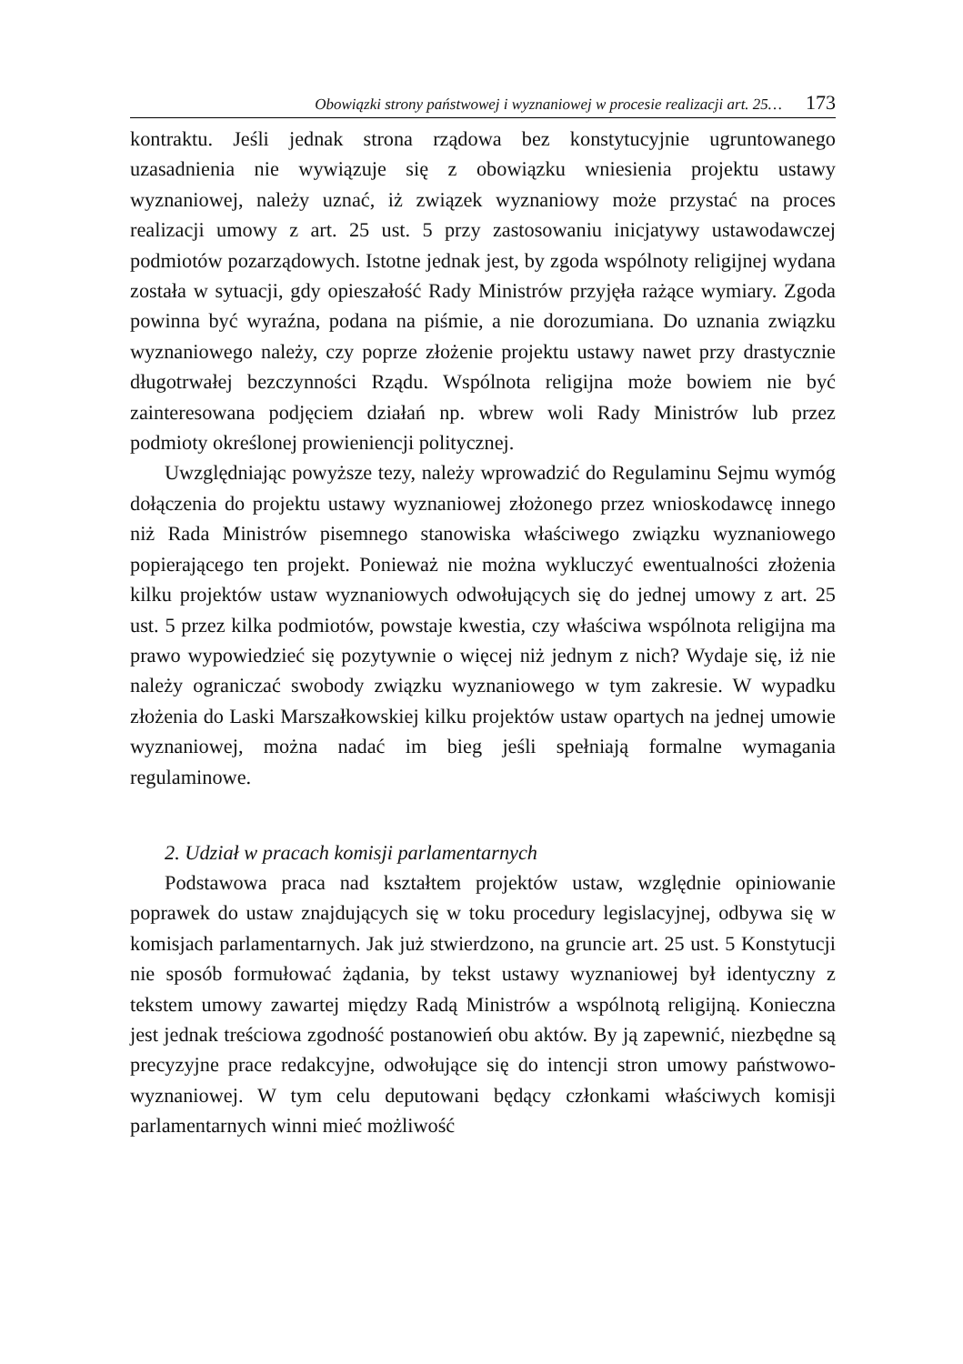Obowiązki strony państwowej i wyznaniowej w procesie realizacji art. 25… 173
kontraktu. Jeśli jednak strona rządowa bez konstytucyjnie ugruntowanego uzasadnienia nie wywiązuje się z obowiązku wniesienia projektu ustawy wyznaniowej, należy uznać, iż związek wyznaniowy może przystać na proces realizacji umowy z art. 25 ust. 5 przy zastosowaniu inicjatywy ustawodawczej podmiotów pozarządowych. Istotne jednak jest, by zgoda wspólnoty religijnej wydana została w sytuacji, gdy opieszałość Rady Ministrów przyjęła rażące wymiary. Zgoda powinna być wyraźna, podana na piśmie, a nie dorozumiana. Do uznania związku wyznaniowego należy, czy poprze złożenie projektu ustawy nawet przy drastycznie długotrwałej bezczynności Rządu. Wspólnota religijna może bowiem nie być zainteresowana podjęciem działań np. wbrew woli Rady Ministrów lub przez podmioty określonej prowieniencji politycznej.
Uwzględniając powyższe tezy, należy wprowadzić do Regulaminu Sejmu wymóg dołączenia do projektu ustawy wyznaniowej złożonego przez wnioskodawcę innego niż Rada Ministrów pisemnego stanowiska właściwego związku wyznaniowego popierającego ten projekt. Ponieważ nie można wykluczyć ewentualności złożenia kilku projektów ustaw wyznaniowych odwołujących się do jednej umowy z art. 25 ust. 5 przez kilka podmiotów, powstaje kwestia, czy właściwa wspólnota religijna ma prawo wypowiedzieć się pozytywnie o więcej niż jednym z nich? Wydaje się, iż nie należy ograniczać swobody związku wyznaniowego w tym zakresie. W wypadku złożenia do Laski Marszałkowskiej kilku projektów ustaw opartych na jednej umowie wyznaniowej, można nadać im bieg jeśli spełniają formalne wymagania regulaminowe.
2. Udział w pracach komisji parlamentarnych
Podstawowa praca nad kształtem projektów ustaw, względnie opiniowanie poprawek do ustaw znajdujących się w toku procedury legislacyjnej, odbywa się w komisjach parlamentarnych. Jak już stwierdzono, na gruncie art. 25 ust. 5 Konstytucji nie sposób formułować żądania, by tekst ustawy wyznaniowej był identyczny z tekstem umowy zawartej między Radą Ministrów a wspólnotą religijną. Konieczna jest jednak treściowa zgodność postanowień obu aktów. By ją zapewnić, niezbędne są precyzyjne prace redakcyjne, odwołujące się do intencji stron umowy państwowo-wyznaniowej. W tym celu deputowani będący członkami właściwych komisji parlamentarnych winni mieć możliwość